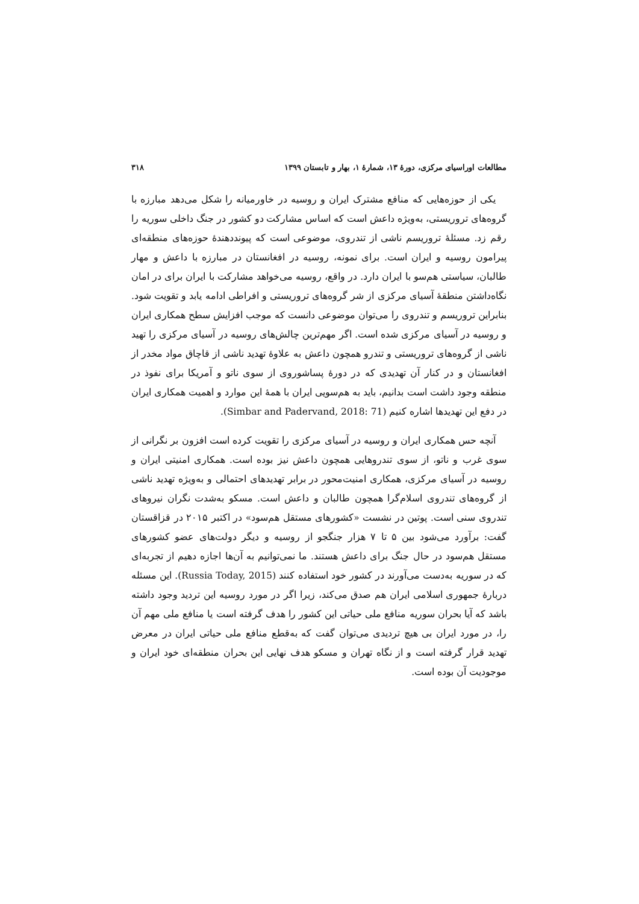مطالعات اوراسیای مرکزی، دورهٔ ۱۳، شمارهٔ ۱، بهار و تابستان ۱۳۹۹ ۳۱۸
یکی از حوزه‌هایی که منافع مشترک ایران و روسیه در خاورمیانه را شکل می‌دهد مبارزه با گروه‌های تروریستی، به‌ویژه داعش است که اساس مشارکت دو کشور در جنگ داخلی سوریه را رقم زد. مسئلهٔ تروریسم ناشی از تندروی، موضوعی است که پیونددهندهٔ حوزه‌های منطقه‌ای پیرامون روسیه و ایران است. برای نمونه، روسیه در افغانستان در مبارزه با داعش و مهار طالبان، سیاستی هم‌سو با ایران دارد. در واقع، روسیه می‌خواهد مشارکت با ایران برای در امان نگاه‌داشتن منطقهٔ آسیای مرکزی از شر گروه‌های تروریستی و افراطی ادامه یابد و تقویت شود. بنابراین تروریسم و تندروی را می‌توان موضوعی دانست که موجب افزایش سطح همکاری ایران و روسیه در آسیای مرکزی شده است. اگر مهم‌ترین چالش‌های روسیه در آسیای مرکزی را تهید ناشی از گروه‌های تروریستی و تندرو همچون داعش به علاوهٔ تهدید ناشی از قاچاق مواد مخدر از افغانستان و در کنار آن تهدیدی که در دورهٔ پساشوروی از سوی ناتو و آمریکا برای نفوذ در منطقه وجود داشت است بدانیم، باید به هم‌سویی ایران با همهٔ این موارد و اهمیت همکاری ایران در دفع این تهدیدها اشاره کنیم (Simbar and Padervand, 2018: 71).
آنچه حس همکاری ایران و روسیه در آسیای مرکزی را تقویت کرده است افزون بر نگرانی از سوی غرب و ناتو، از سوی تندروهایی همچون داعش نیز بوده است. همکاری امنیتی ایران و روسیه در آسیای مرکزی، همکاری امنیت‌محور در برابر تهدیدهای احتمالی و به‌ویژه تهدید ناشی از گروه‌های تندروی اسلام‌گرا همچون طالبان و داعش است. مسکو به‌شدت نگران نیروهای تندروی سنی است. پوتین در نشست «کشورهای مستقل هم‌سود» در اکتبر ۲۰۱۵ در قزاقستان گفت: برآورد می‌شود بین ۵ تا ۷ هزار جنگجو از روسیه و دیگر دولت‌های عضو کشورهای مستقل هم‌سود در حال جنگ برای داعش هستند. ما نمی‌توانیم به آن‌ها اجازه دهیم از تجربه‌ای که در سوریه به‌دست می‌آورند در کشور خود استفاده کنند (Russia Today, 2015). این مسئله دربارهٔ جمهوری اسلامی ایران هم صدق می‌کند، زیرا اگر در مورد روسیه این تردید وجود داشته باشد که آیا بحران سوریه منافع ملی حیاتی این کشور را هدف گرفته است یا منافع ملی مهم آن را، در مورد ایران بی هیچ تردیدی می‌توان گفت که به‌قطع منافع ملی حیاتی ایران در معرض تهدید قرار گرفته است و از نگاه تهران و مسکو هدف نهایی این بحران منطقه‌ای خود ایران و موجودیت آن بوده است.